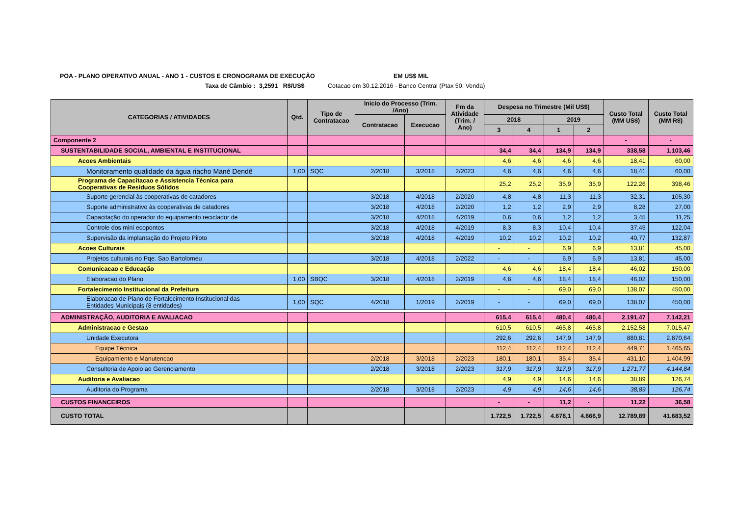POA - PLANO OPERATIVO ANUAL - ANO 1 - CUSTOS E CRONOGRAMA DE EXECUÇÃO EM US$ MIL
Taxa de Câmbio : 3,2591 R$/US$ Cotacao em 30.12.2016 - Banco Central (Ptax 50, Venda)
| CATEGORIAS / ATIVIDADES | Qtd. | Tipo de Contratacao | Inicio do Processo (Trim. /Ano) | | Fm da Atividade (Trim. / Ano) | Despesa no Trimestre (Mil US$) | | | | Custo Total (MM US$) | Custo Total (MM R$) |
| --- | --- | --- | --- | --- | --- | --- | --- | --- | --- | --- | --- |
| | | | Contratacao | Execucao | | 2018 | | 2019 | | | |
| | | | | | | 3 | 4 | 1 | 2 | | |
| Componente 2 | | | | | | | | | | - | - |
| SUSTENTABILIDADE SOCIAL, AMBIENTAL E INSTITUCIONAL | | | | | | 34,4 | 34,4 | 134,9 | 134,9 | 338,58 | 1.103,46 |
| Acoes Ambientais | | | | | | 4,6 | 4,6 | 4,6 | 4,6 | 18,41 | 60,00 |
| Monitoramento qualidade da água riacho Mané Dendê | 1,00 | SQC | 2/2018 | 3/2018 | 2/2023 | 4,6 | 4,6 | 4,6 | 4,6 | 18,41 | 60,00 |
| Programa de Capacitacao e Assistencia Técnica para Cooperativas de Resíduos Sólidos | | | | | | 25,2 | 25,2 | 35,9 | 35,9 | 122,26 | 398,46 |
| Suporte gerencial às cooperativas de catadores | | | 3/2018 | 4/2018 | 2/2020 | 4,8 | 4,8 | 11,3 | 11,3 | 32,31 | 105,30 |
| Suporte administrativo às cooperativas de catadores | | | 3/2018 | 4/2018 | 2/2020 | 1,2 | 1,2 | 2,9 | 2,9 | 8,28 | 27,00 |
| Capacitação do operador do equipamento reciclador de | | | 3/2018 | 4/2018 | 4/2019 | 0,6 | 0,6 | 1,2 | 1,2 | 3,45 | 11,25 |
| Controle dos mini ecopontos | | | 3/2018 | 4/2018 | 4/2019 | 8,3 | 8,3 | 10,4 | 10,4 | 37,45 | 122,04 |
| Supervisão da implantação do Projeto Piloto | | | 3/2018 | 4/2018 | 4/2019 | 10,2 | 10,2 | 10,2 | 10,2 | 40,77 | 132,87 |
| Acoes Culturais | | | | | | - | - | 6,9 | 6,9 | 13,81 | 45,00 |
| Projetos culturais no Pqe. Sao Bartolomeu | | | 3/2018 | 4/2018 | 2/2022 | - | - | 6,9 | 6,9 | 13,81 | 45,00 |
| Comunicacao e Educação | | | | | | 4,6 | 4,6 | 18,4 | 18,4 | 46,02 | 150,00 |
| Elaboracao do Plano | 1,00 | SBQC | 3/2018 | 4/2018 | 2/2019 | 4,6 | 4,6 | 18,4 | 18,4 | 46,02 | 150,00 |
| Fortalecimento Institucional da Prefeitura | | | | | | - | - | 69,0 | 69,0 | 138,07 | 450,00 |
| Elaboracao de Plano de Fortalecimento Institucional das Entidades Municipais (8 entidades) | 1,00 | SQC | 4/2018 | 1/2019 | 2/2019 | - | - | 69,0 | 69,0 | 138,07 | 450,00 |
| ADMINISTRAÇÃO, AUDITORIA E AVALIACAO | | | | | | 615,4 | 615,4 | 480,4 | 480,4 | 2.191,47 | 7.142,21 |
| Administracao e Gestao | | | | | | 610,5 | 610,5 | 465,8 | 465,8 | 2.152,58 | 7.015,47 |
| Unidade Executora | | | | | | 292,6 | 292,6 | 147,9 | 147,9 | 880,81 | 2.870,64 |
| Equipe Técnica | | | | | | 112,4 | 112,4 | 112,4 | 112,4 | 449,71 | 1.465,65 |
| Equipamiento e Manutencao | | | 2/2018 | 3/2018 | 2/2023 | 180,1 | 180,1 | 35,4 | 35,4 | 431,10 | 1.404,99 |
| Consultoria de Apoio ao Gerenciamento | | | 2/2018 | 3/2018 | 2/2023 | 317,9 | 317,9 | 317,9 | 317,9 | 1.271,77 | 4.144,84 |
| Auditoria e Avaliacao | | | | | | 4,9 | 4,9 | 14,6 | 14,6 | 38,89 | 126,74 |
| Auditoria do Programa | | | 2/2018 | 3/2018 | 2/2023 | 4,9 | 4,9 | 14,6 | 14,6 | 38,89 | 126,74 |
| CUSTOS FINANCEIROS | | | | | | - | - | 11,2 | - | 11,22 | 36,58 |
| CUSTO TOTAL | | | | | | 1.722,5 | 1.722,5 | 4.678,1 | 4.666,9 | 12.789,89 | 41.683,52 |